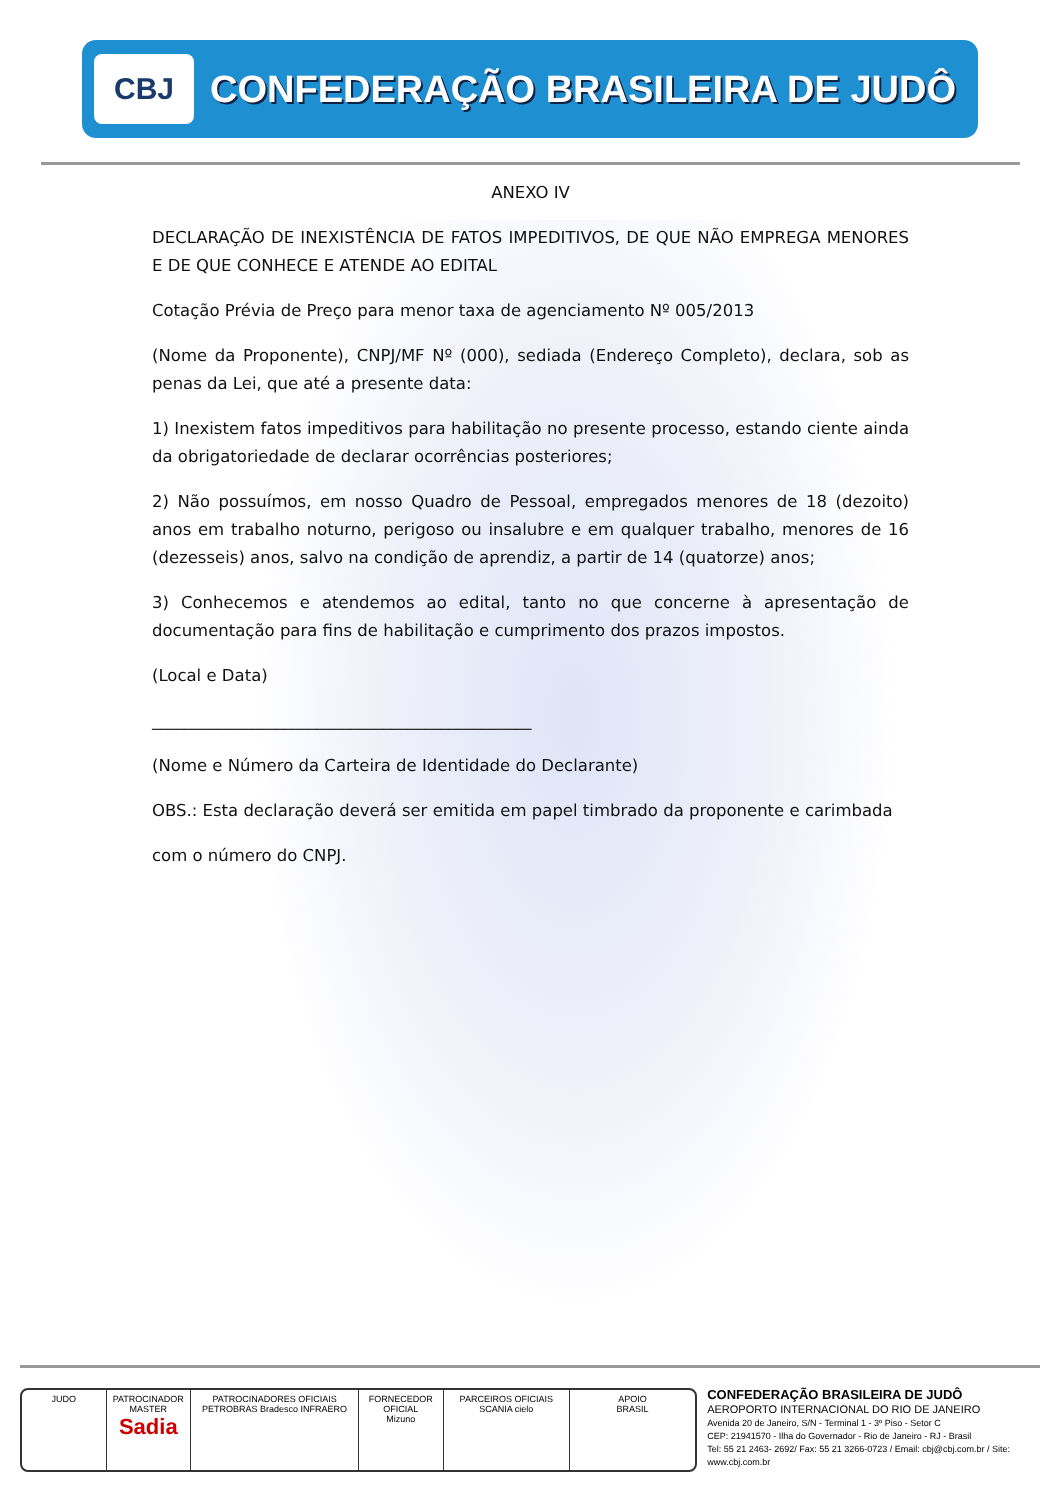CBJ
CONFEDERAÇÃO BRASILEIRA DE JUDÔ
ANEXO IV
DECLARAÇÃO DE INEXISTÊNCIA DE FATOS IMPEDITIVOS, DE QUE NÃO EMPREGA MENORES E DE QUE CONHECE E ATENDE AO EDITAL
Cotação Prévia de Preço para menor taxa de agenciamento Nº 005/2013
(Nome da Proponente), CNPJ/MF Nº (000), sediada (Endereço Completo), declara, sob as penas da Lei, que até a presente data:
1) Inexistem fatos impeditivos para habilitação no presente processo, estando ciente ainda da obrigatoriedade de declarar ocorrências posteriores;
2) Não possuímos, em nosso Quadro de Pessoal, empregados menores de 18 (dezoito) anos em trabalho noturno, perigoso ou insalubre e em qualquer trabalho, menores de 16 (dezesseis) anos, salvo na condição de aprendiz, a partir de 14 (quatorze) anos;
3) Conhecemos e atendemos ao edital, tanto no que concerne à apresentação de documentação para fins de habilitação e cumprimento dos prazos impostos.
(Local e Data)
______________________________________________
(Nome e Número da Carteira de Identidade do Declarante)
OBS.: Esta declaração deverá ser emitida em papel timbrado da proponente e carimbada
com o número do CNPJ.
JUDO PATROCINADOR MASTER
Sadia
PATROCINADORES OFICIAIS
PETROBRAS Bradesco INFRAERO
FORNECEDOR OFICIAL
Mizuno
PARCEIROS OFICIAIS
SCANIA cielo
APOIO
BRASIL
CONFEDERAÇÃO BRASILEIRA DE JUDÔ
AEROPORTO INTERNACIONAL DO RIO DE JANEIRO
Avenida 20 de Janeiro, S/N - Terminal 1 - 3º Piso - Setor C
CEP: 21941570 - Ilha do Governador - Rio de Janeiro - RJ - Brasil
Tel: 55 21 2463- 2692/ Fax: 55 21 3266-0723 / Email: cbj@cbj.com.br / Site: www.cbj.com.br